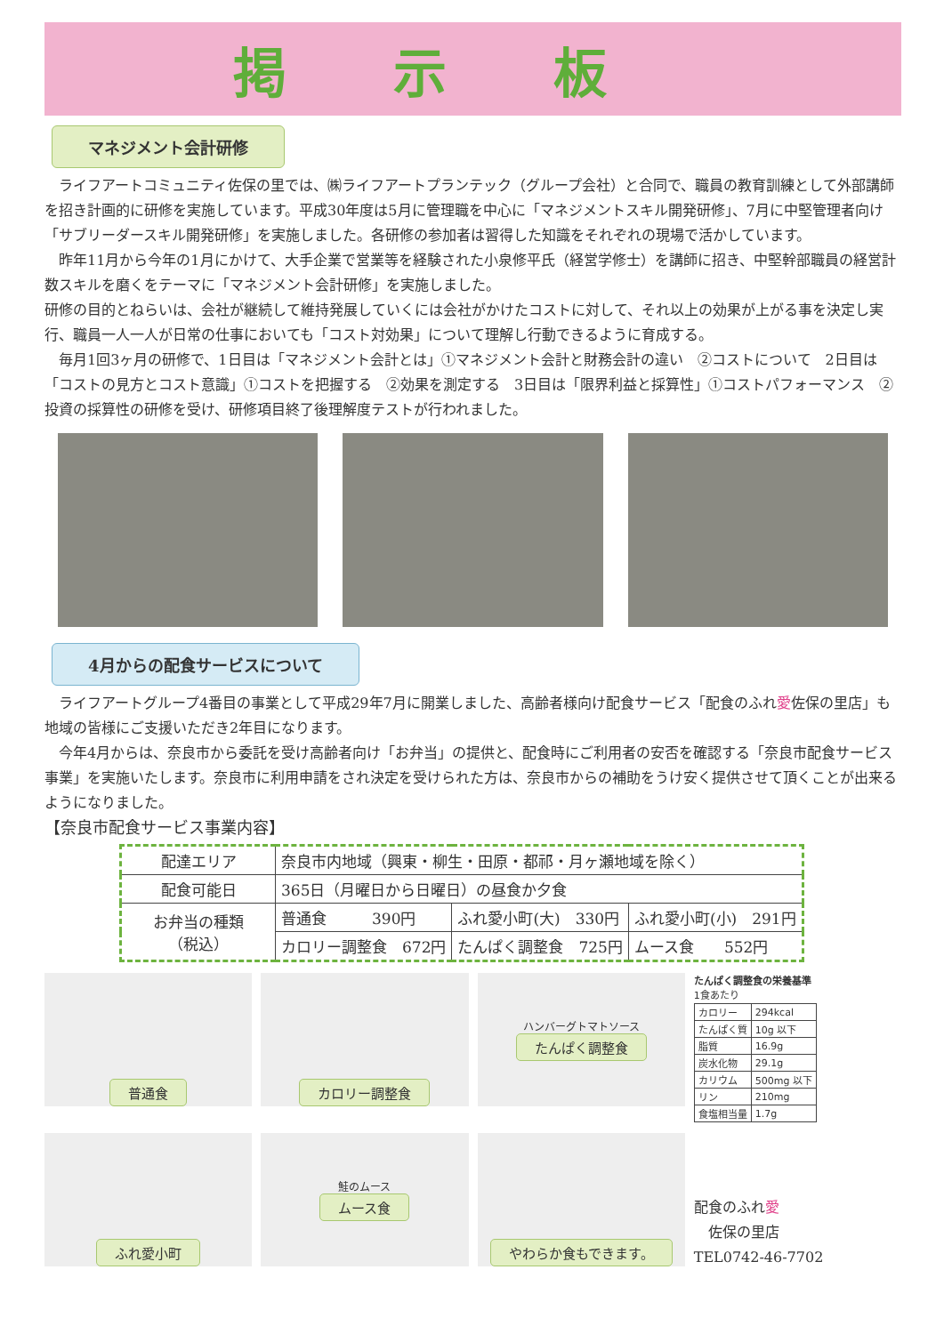掲示板
マネジメント会計研修
　ライフアートコミュニティ佐保の里では、㈱ライフアートプランテック（グループ会社）と合同で、職員の教育訓練として外部講師を招き計画的に研修を実施しています。平成30年度は5月に管理職を中心に「マネジメントスキル開発研修」、7月に中堅管理者向け「サブリーダースキル開発研修」を実施しました。各研修の参加者は習得した知識をそれぞれの現場で活かしています。
　昨年11月から今年の1月にかけて、大手企業で営業等を経験された小泉修平氏（経営学修士）を講師に招き、中堅幹部職員の経営計数スキルを磨くをテーマに「マネジメント会計研修」を実施しました。
研修の目的とねらいは、会社が継続して維持発展していくには会社がかけたコストに対して、それ以上の効果が上がる事を決定し実行、職員一人一人が日常の仕事においても「コスト対効果」について理解し行動できるように育成する。
　毎月1回3ヶ月の研修で、1日目は「マネジメント会計とは」①マネジメント会計と財務会計の違い　②コストについて　2日目は「コストの見方とコスト意識」①コストを把握する　②効果を測定する　3日目は「限界利益と採算性」①コストパフォーマンス　②投資の採算性の研修を受け、研修項目終了後理解度テストが行われました。
4月からの配食サービスについて
　ライフアートグループ4番目の事業として平成29年7月に開業しました、高齢者様向け配食サービス「配食のふれ愛佐保の里店」も地域の皆様にご支援いただき2年目になります。
　今年4月からは、奈良市から委託を受け高齢者向け「お弁当」の提供と、配食時にご利用者の安否を確認する「奈良市配食サービス事業」を実施いたします。奈良市に利用申請をされ決定を受けられた方は、奈良市からの補助をうけ安く提供させて頂くことが出来るようになりました。
【奈良市配食サービス事業内容】
| 配達エリア | 奈良市内地域（興東・柳生・田原・都祁・月ヶ瀬地域を除く） | | |
| 配食可能日 | 365日（月曜日から日曜日）の昼食か夕食 | | |
| お弁当の種類 （税込） | 普通食 390円 | ふれ愛小町(大) 330円 | ふれ愛小町(小) 291円 |
| | カロリー調整食 672円 | たんぱく調整食 725円 | ムース食 552円 |
普通食
カロリー調整食
ハンバーグトマトソース
たんぱく調整食
たんぱく調整食の栄養基準
1食あたり
| カロリー | 294kcal |
| たんぱく質 | 10g 以下 |
| 脂質 | 16.9g |
| 炭水化物 | 29.1g |
| カリウム | 500mg 以下 |
| リン | 210mg |
| 食塩相当量 | 1.7g |
ふれ愛小町
鮭のムース
ムース食
やわらか食もできます。
配食のふれ愛
　佐保の里店
TEL0742-46-7702